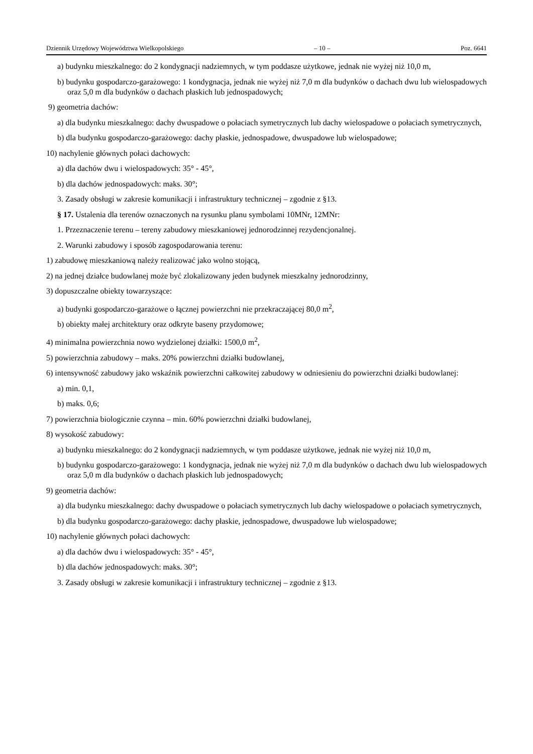Dziennik Urzędowy Województwa Wielkopolskiego – 10 – Poz. 6641
a) budynku mieszkalnego: do 2 kondygnacji nadziemnych, w tym poddasze użytkowe, jednak nie wyżej niż 10,0 m,
b) budynku gospodarczo-garażowego: 1 kondygnacja, jednak nie wyżej niż 7,0 m dla budynków o dachach dwu lub wielospadowych oraz 5,0 m dla budynków o dachach płaskich lub jednospadowych;
9) geometria dachów:
a) dla budynku mieszkalnego: dachy dwuspadowe o połaciach symetrycznych lub dachy wielospadowe o połaciach symetrycznych,
b) dla budynku gospodarczo-garażowego: dachy płaskie, jednospadowe, dwuspadowe lub wielospadowe;
10) nachylenie głównych połaci dachowych:
a) dla dachów dwu i wielospadowych: 35° - 45°,
b) dla dachów jednospadowych: maks. 30°;
3. Zasady obsługi w zakresie komunikacji i infrastruktury technicznej – zgodnie z §13.
§ 17. Ustalenia dla terenów oznaczonych na rysunku planu symbolami 10MNr, 12MNr:
1. Przeznaczenie terenu – tereny zabudowy mieszkaniowej jednorodzinnej rezydencjonalnej.
2. Warunki zabudowy i sposób zagospodarowania terenu:
1) zabudowę mieszkaniową należy realizować jako wolno stojącą,
2) na jednej działce budowlanej może być zlokalizowany jeden budynek mieszkalny jednorodzinny,
3) dopuszczalne obiekty towarzyszące:
a) budynki gospodarczo-garażowe o łącznej powierzchni nie przekraczającej 80,0 m<sup>2</sup>,
b) obiekty małej architektury oraz odkryte baseny przydomowe;
4) minimalna powierzchnia nowo wydzielonej działki: 1500,0 m<sup>2</sup>,
5) powierzchnia zabudowy – maks. 20% powierzchni działki budowlanej,
6) intensywność zabudowy jako wskaźnik powierzchni całkowitej zabudowy w odniesieniu do powierzchni działki budowlanej:
a) min. 0,1,
b) maks. 0,6;
7) powierzchnia biologicznie czynna – min. 60% powierzchni działki budowlanej,
8) wysokość zabudowy:
a) budynku mieszkalnego: do 2 kondygnacji nadziemnych, w tym poddasze użytkowe, jednak nie wyżej niż 10,0 m,
b) budynku gospodarczo-garażowego: 1 kondygnacja, jednak nie wyżej niż 7,0 m dla budynków o dachach dwu lub wielospadowych oraz 5,0 m dla budynków o dachach płaskich lub jednospadowych;
9) geometria dachów:
a) dla budynku mieszkalnego: dachy dwuspadowe o połaciach symetrycznych lub dachy wielospadowe o połaciach symetrycznych,
b) dla budynku gospodarczo-garażowego: dachy płaskie, jednospadowe, dwuspadowe lub wielospadowe;
10) nachylenie głównych połaci dachowych:
a) dla dachów dwu i wielospadowych: 35° - 45°,
b) dla dachów jednospadowych: maks. 30°;
3. Zasady obsługi w zakresie komunikacji i infrastruktury technicznej – zgodnie z §13.